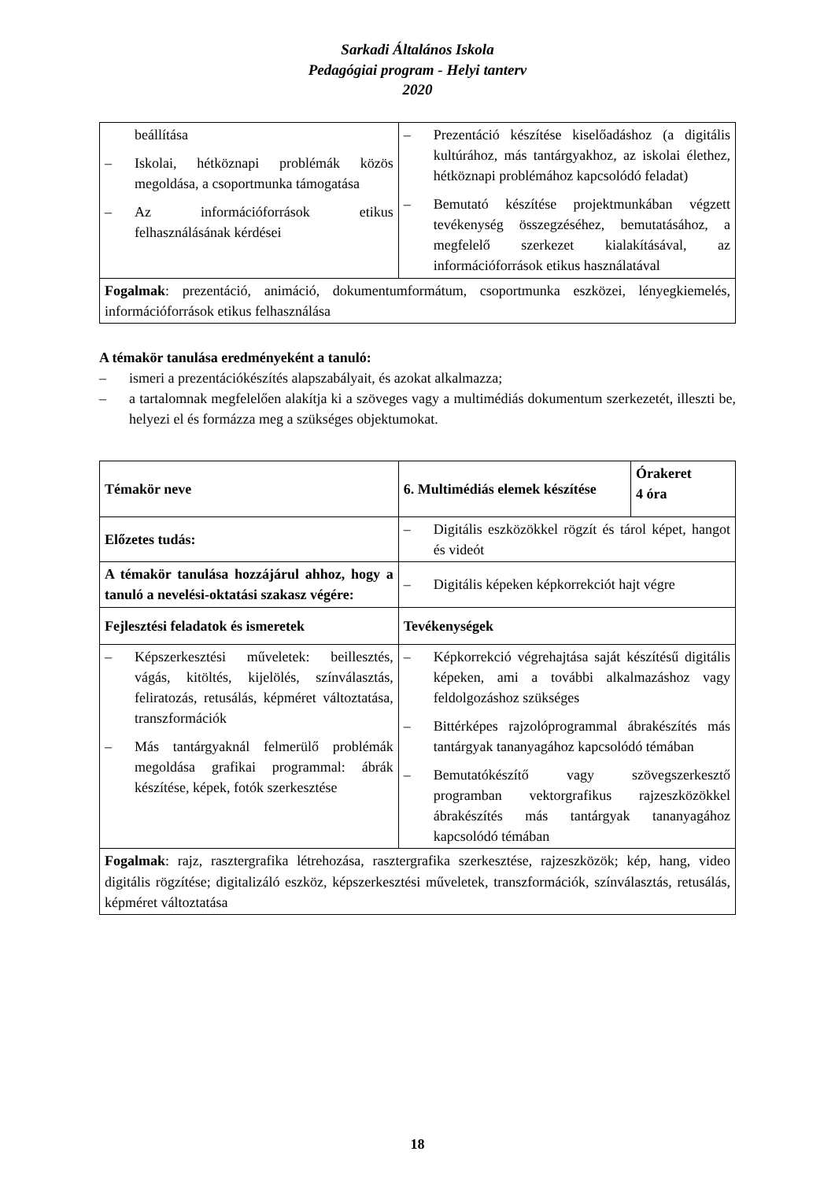Sarkadi Általános Iskola
Pedagógiai program - Helyi tanterv
2020
| beállítása – Iskolai, hétköznapi problémák közös megoldása, a csoportmunka támogatása – Az információforrások etikus felhasználásának kérdései | – Prezentáció készítése kiselőadáshoz (a digitális kultúrához, más tantárgyakhoz, az iskolai élethez, hétköznapi problémához kapcsolódó feladat) – Bemutató készítése projektmunkában végzett tevékenység összegzéséhez, bemutatásához, a megfelelő szerkezet kialakításával, az információforrások etikus használatával |
| Fogalmak : prezentáció, animáció, dokumentumformátum, csoportmunka eszközei, lényegkiemelés, információforrások etikus felhasználása | |
A témakör tanulása eredményeként a tanuló:
– ismeri a prezentációkészítés alapszabályait, és azokat alkalmazza;
– a tartalomnak megfelelően alakítja ki a szöveges vagy a multimédiás dokumentum szerkezetét, illeszti be, helyezi el és formázza meg a szükséges objektumokat.
| Témakör neve | 6. Multimédiás elemek készítése | Órakeret 4 óra |
| Előzetes tudás: | – Digitális eszközökkel rögzít és tárol képet, hangot és videót | |
| A témakör tanulása hozzájárul ahhoz, hogy a tanuló a nevelési-oktatási szakasz végére: | – Digitális képeken képkorrekciót hajt végre | |
| Fejlesztési feladatok és ismeretek | Tevékenységek | |
| – Képszerkesztési műveletek: beillesztés, vágás, kitöltés, kijelölés, színválasztás, feliratozás, retusálás, képméret változtatása, transzformációk – Más tantárgyaknál felmerülő problémák megoldása grafikai programmal: ábrák készítése, képek, fotók szerkesztése | – Képkorrekció végrehajtása saját készítésű digitális képeken, ami a további alkalmazáshoz vagy feldolgozáshoz szükséges – Bittérképes rajzolóprogrammal ábrakészítés más tantárgyak tananyagához kapcsolódó témában – Bemutatókészítő vagy szövegszerkesztő programban vektorgrafikus rajzeszközökkel ábrakészítés más tantárgyak tananyagához kapcsolódó témában | |
| Fogalmak : rajz, rasztergrafika létrehozása, rasztergrafika szerkesztése, rajzeszközök; kép, hang, video digitális rögzítése; digitalizáló eszköz, képszerkesztési műveletek, transzformációk, színválasztás, retusálás, képméret változtatása | | |
18